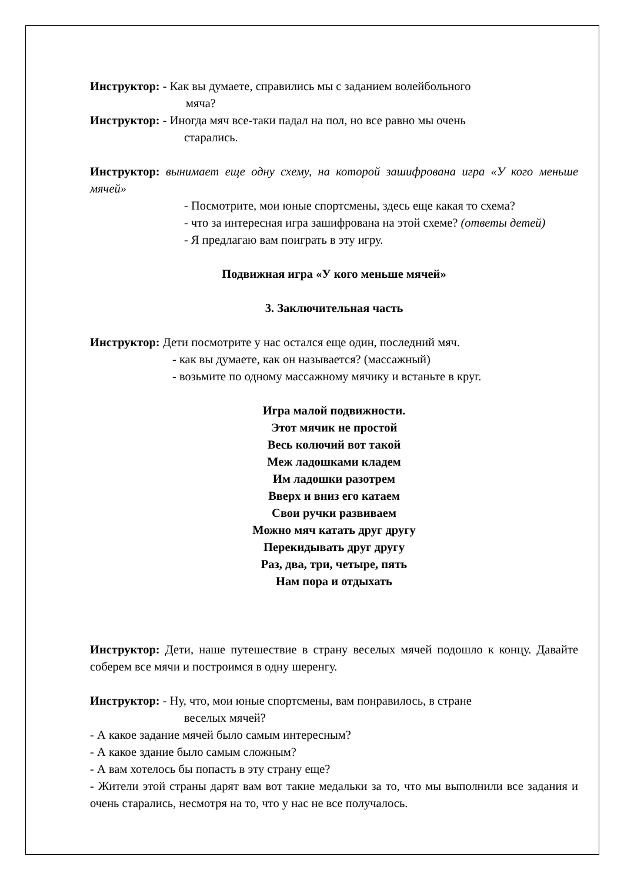Инструктор: - Как вы думаете, справились мы с заданием волейбольного
мяча?
Инструктор: - Иногда мяч все-таки падал на пол, но все равно мы очень
старались.
Инструктор: вынимает еще одну схему, на которой зашифрована игра «У кого меньше мячей»
- Посмотрите, мои юные спортсмены, здесь еще какая то схема?
- что за интересная игра зашифрована на этой схеме? (ответы детей)
- Я предлагаю вам поиграть в эту игру.
Подвижная игра «У кого меньше мячей»
3. Заключительная часть
Инструктор: Дети посмотрите у нас остался еще один, последний мяч.
- как вы думаете, как он называется? (массажный)
- возьмите по одному массажному мячику и встаньте в круг.
Игра малой подвижности.
Этот мячик не простой
Весь колючий вот такой
Меж ладошками кладем
Им ладошки разотрем
Вверх и вниз его катаем
Свои ручки развиваем
Можно мяч катать друг другу
Перекидывать друг другу
Раз, два, три, четыре, пять
Нам пора и отдыхать
Инструктор: Дети, наше путешествие в страну веселых мячей подошло к концу. Давайте соберем все мячи и построимся в одну шеренгу.
Инструктор: - Ну, что, мои юные спортсмены, вам понравилось, в стране
веселых мячей?
- А какое задание мячей было самым интересным?
- А какое здание было самым сложным?
- А вам хотелось бы попасть в эту страну еще?
- Жители этой страны дарят вам вот такие медальки за то, что мы выполнили все задания и очень старались, несмотря на то, что у нас не все получалось.